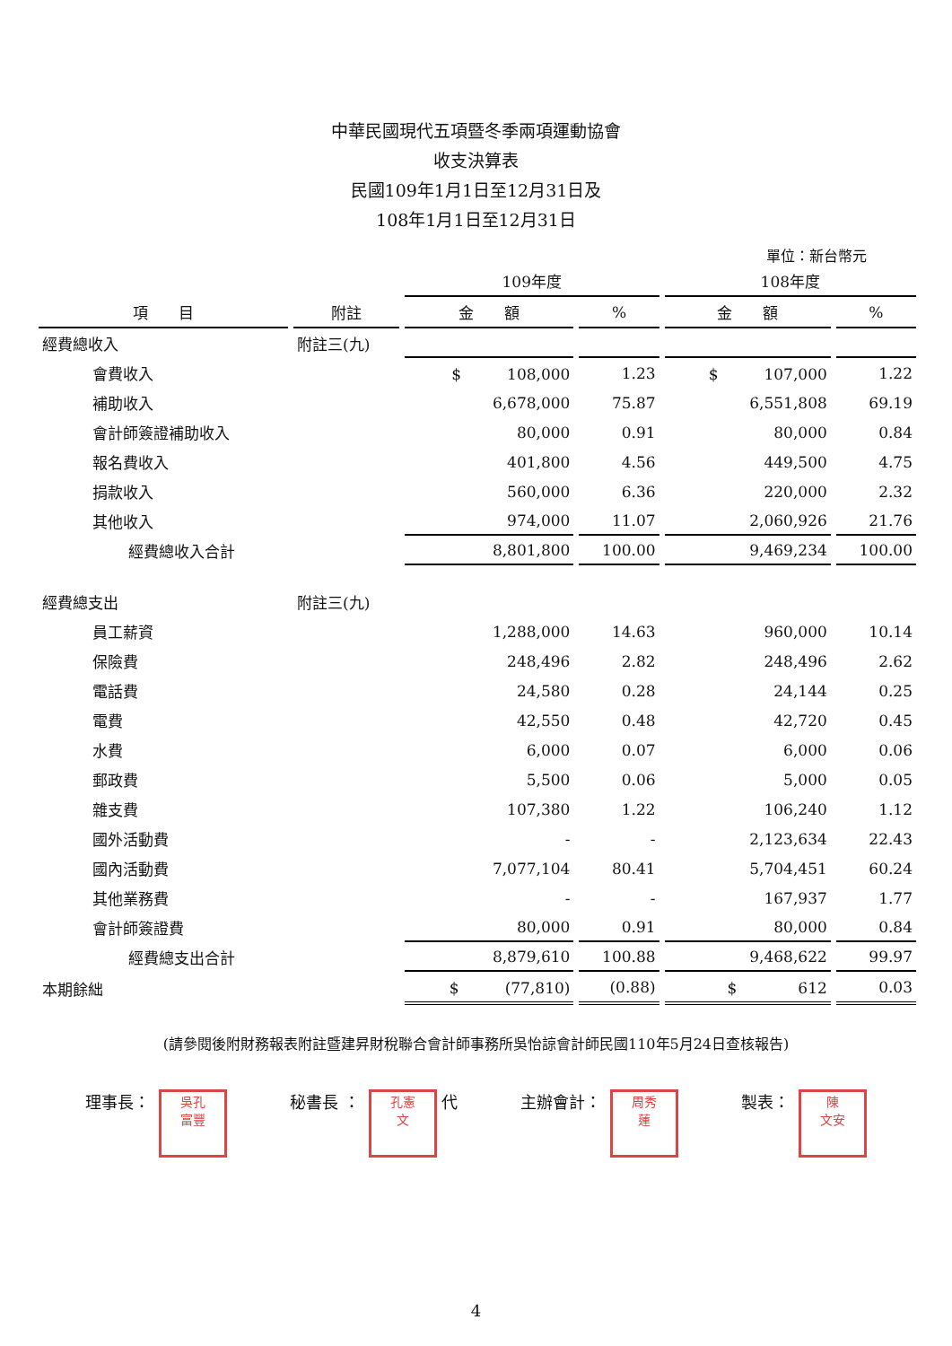中華民國現代五項暨冬季兩項運動協會
收支決算表
民國109年1月1日至12月31日及
108年1月1日至12月31日
單位：新台幣元
| | | 109年度 | | 108年度 | |
| --- | --- | --- | --- | --- | --- |
| 項 目 | 附註 | 金 額 | % | 金 額 | % |
| 經費總收入 | 附註三(九) | | | | |
| 會費收入 | | $ 108,000 | 1.23 | $ 107,000 | 1.22 |
| 補助收入 | | 6,678,000 | 75.87 | 6,551,808 | 69.19 |
| 會計師簽證補助收入 | | 80,000 | 0.91 | 80,000 | 0.84 |
| 報名費收入 | | 401,800 | 4.56 | 449,500 | 4.75 |
| 捐款收入 | | 560,000 | 6.36 | 220,000 | 2.32 |
| 其他收入 | | 974,000 | 11.07 | 2,060,926 | 21.76 |
| 經費總收入合計 | | 8,801,800 | 100.00 | 9,469,234 | 100.00 |
| 經費總支出 | 附註三(九) | | | | |
| 員工薪資 | | 1,288,000 | 14.63 | 960,000 | 10.14 |
| 保險費 | | 248,496 | 2.82 | 248,496 | 2.62 |
| 電話費 | | 24,580 | 0.28 | 24,144 | 0.25 |
| 電費 | | 42,550 | 0.48 | 42,720 | 0.45 |
| 水費 | | 6,000 | 0.07 | 6,000 | 0.06 |
| 郵政費 | | 5,500 | 0.06 | 5,000 | 0.05 |
| 雜支費 | | 107,380 | 1.22 | 106,240 | 1.12 |
| 國外活動費 | | - | - | 2,123,634 | 22.43 |
| 國內活動費 | | 7,077,104 | 80.41 | 5,704,451 | 60.24 |
| 其他業務費 | | - | - | 167,937 | 1.77 |
| 會計師簽證費 | | 80,000 | 0.91 | 80,000 | 0.84 |
| 經費總支出合計 | | 8,879,610 | 100.88 | 9,468,622 | 99.97 |
| 本期餘絀 | | $ (77,810) | (0.88) | $ 612 | 0.03 |
(請參閱後附財務報表附註暨建昇財稅聯合會計師事務所吳怡諒會計師民國110年5月24日查核報告)
理事長： 吳孔
富豐
秘書長 ： 孔憲
文 代
主辦會計： 周秀
蓮
製表： 陳
文安
4